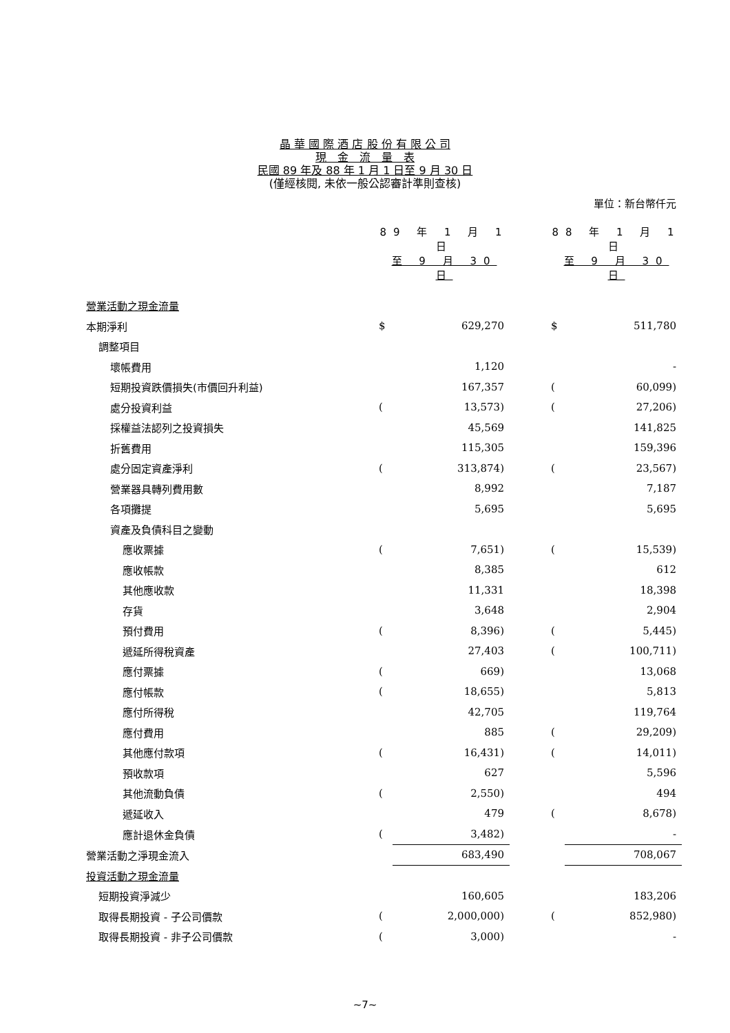晶 華 國 際 酒 店 股 份 有 限 公 司
現　金　流　量　表
民國 89 年及 88 年 1 月 1 日至 9 月 30 日
(僅經核閱, 未依一般公認審計準則查核)
單位：新台幣仟元
| | 89 年 1 月 1 日 | | | 88 年 1 月 1 日 | |
| | 至 9 月 30 日 | | | 至 9 月 30 日 | |
| 營業活動之現金流量 | | | | | |
| 本期淨利 | $ | 629,270 | | $ | 511,780 |
| 調整項目 | | | | | |
| 壞帳費用 | | 1,120 | | | - |
| 短期投資跌價損失(市價回升利益) | | 167,357 | | ( | 60,099) |
| 處分投資利益 | ( | 13,573) | | ( | 27,206) |
| 採權益法認列之投資損失 | | 45,569 | | | 141,825 |
| 折舊費用 | | 115,305 | | | 159,396 |
| 處分固定資產淨利 | ( | 313,874) | | ( | 23,567) |
| 營業器具轉列費用數 | | 8,992 | | | 7,187 |
| 各項攤提 | | 5,695 | | | 5,695 |
| 資產及負債科目之變動 | | | | | |
| 應收票據 | ( | 7,651) | | ( | 15,539) |
| 應收帳款 | | 8,385 | | | 612 |
| 其他應收款 | | 11,331 | | | 18,398 |
| 存貨 | | 3,648 | | | 2,904 |
| 預付費用 | ( | 8,396) | | ( | 5,445) |
| 遞延所得稅資產 | | 27,403 | | ( | 100,711) |
| 應付票據 | ( | 669) | | | 13,068 |
| 應付帳款 | ( | 18,655) | | | 5,813 |
| 應付所得稅 | | 42,705 | | | 119,764 |
| 應付費用 | | 885 | | ( | 29,209) |
| 其他應付款項 | ( | 16,431) | | ( | 14,011) |
| 預收款項 | | 627 | | | 5,596 |
| 其他流動負債 | ( | 2,550) | | | 494 |
| 遞延收入 | | 479 | | ( | 8,678) |
| 應計退休金負債 | ( | 3,482) | | | - |
| 營業活動之淨現金流入 | | 683,490 | | | 708,067 |
| 投資活動之現金流量 | | | | | |
| 短期投資淨減少 | | 160,605 | | | 183,206 |
| 取得長期投資 - 子公司價款 | ( | 2,000,000) | | ( | 852,980) |
| 取得長期投資 - 非子公司價款 | ( | 3,000) | | | - |
~7~